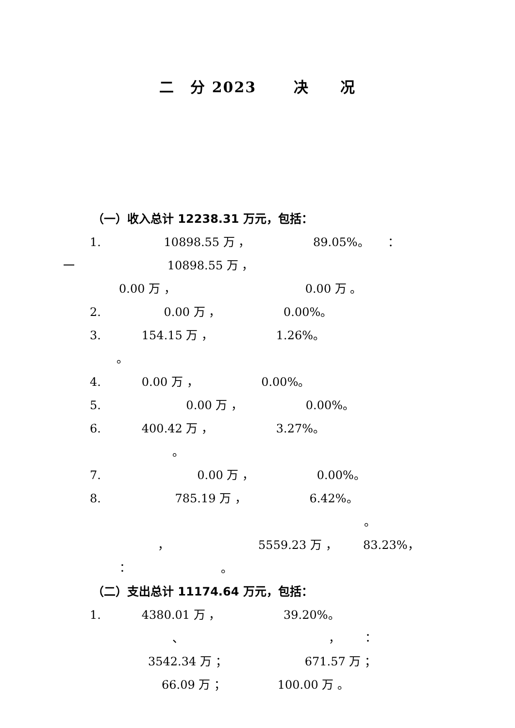二　分 2023　　 决　　况
（一）收入总计 12238.31 万元，包括：
1. 10898.55 万 ， 89.05%。 ：
一 10898.55 万 ，
0.00 万 ， 0.00 万 。
2. 0.00 万 ， 0.00%。
3. 154.15 万 ， 1.26%。
。
4. 0.00 万 ， 0.00%。
5. 0.00 万 ， 0.00%。
6. 400.42 万 ， 3.27%。
。
7. 0.00 万 ， 0.00%。
8. 785.19 万 ， 6.42%。
。
， 5559.23 万 ， 83.23%，
： 。
（二）支出总计 11174.64 万元，包括：
1. 4380.01 万 ， 39.20%。
、 ， ：
3542.34 万 ； 671.57 万 ；
66.09 万 ； 100.00 万 。